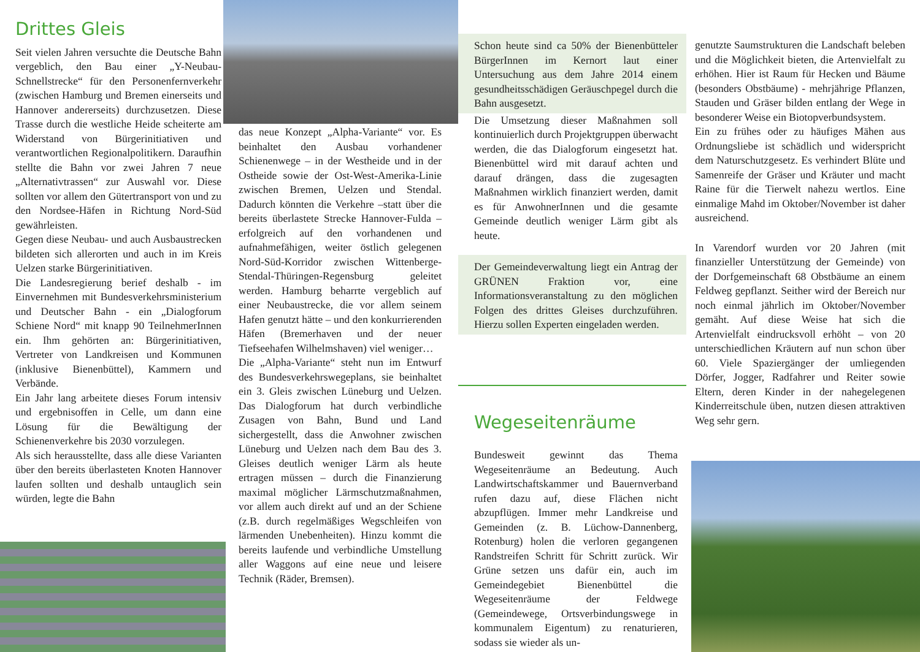Drittes Gleis
Seit vielen Jahren versuchte die Deutsche Bahn vergeblich, den Bau einer „Y-Neubau-Schnellstrecke“ für den Personenfernverkehr (zwischen Hamburg und Bremen einerseits und Hannover andererseits) durchzusetzen. Diese Trasse durch die westliche Heide scheiterte am Widerstand von Bürgerinitiativen und verantwortlichen Regionalpolitikern. Daraufhin stellte die Bahn vor zwei Jahren 7 neue „Alternativtrassen“ zur Auswahl vor. Diese sollten vor allem den Gütertransport von und zu den Nordsee-Häfen in Richtung Nord-Süd gewährleisten.
Gegen diese Neubau- und auch Ausbaustrecken bildeten sich allerorten und auch in im Kreis Uelzen starke Bürgerinitiativen.
Die Landesregierung berief deshalb - im Einvernehmen mit Bundesverkehrsministerium und Deutscher Bahn - ein „Dialogforum Schiene Nord“ mit knapp 90 TeilnehmerInnen ein. Ihm gehörten an: Bürgerinitiativen, Vertreter von Landkreisen und Kommunen (inklusive Bienenbüttel), Kammern und Verbände.
Ein Jahr lang arbeitete dieses Forum intensiv und ergebnisoffen in Celle, um dann eine Lösung für die Bewältigung der Schienenverkehre bis 2030 vorzulegen.
Als sich herausstellte, dass alle diese Varianten über den bereits überlasteten Knoten Hannover laufen sollten und deshalb untauglich sein würden, legte die Bahn
das neue Konzept „Alpha-Variante“ vor. Es beinhaltet den Ausbau vorhandener Schienenwege – in der Westheide und in der Ostheide sowie der Ost-West-Amerika-Linie zwischen Bremen, Uelzen und Stendal. Dadurch könnten die Verkehre –statt über die bereits überlastete Strecke Hannover-Fulda – erfolgreich auf den vorhandenen und aufnahmefähigen, weiter östlich gelegenen Nord-Süd-Korridor zwischen Wittenberge-Stendal-Thüringen-Regensburg geleitet werden. Hamburg beharrte vergeblich auf einer Neubaustrecke, die vor allem seinem Hafen genutzt hätte – und den konkurrierenden Häfen (Bremerhaven und der neuer Tiefseehafen Wilhelmshaven) viel weniger…
Die „Alpha-Variante“ steht nun im Entwurf des Bundesverkehrswegeplans, sie beinhaltet ein 3. Gleis zwischen Lüneburg und Uelzen. Das Dialogforum hat durch verbindliche Zusagen von Bahn, Bund und Land sichergestellt, dass die Anwohner zwischen Lüneburg und Uelzen nach dem Bau des 3. Gleises deutlich weniger Lärm als heute ertragen müssen – durch die Finanzierung maximal möglicher Lärmschutzmaßnahmen, vor allem auch direkt auf und an der Schiene (z.B. durch regelmäßiges Wegschleifen von lärmenden Unebenheiten). Hinzu kommt die bereits laufende und verbindliche Umstellung aller Waggons auf eine neue und leisere Technik (Räder, Bremsen).
Schon heute sind ca 50% der Bienenbütteler BürgerInnen im Kernort laut einer Untersuchung aus dem Jahre 2014 einem gesundheitsschädigen Geräuschpegel durch die Bahn ausgesetzt.
Die Umsetzung dieser Maßnahmen soll kontinuierlich durch Projektgruppen überwacht werden, die das Dialogforum eingesetzt hat. Bienenbüttel wird mit darauf achten und darauf drängen, dass die zugesagten Maßnahmen wirklich finanziert werden, damit es für AnwohnerInnen und die gesamte Gemeinde deutlich weniger Lärm gibt als heute.
Der Gemeindeverwaltung liegt ein Antrag der GRÜNEN Fraktion vor, eine Informationsveranstaltung zu den möglichen Folgen des drittes Gleises durchzuführen. Hierzu sollen Experten eingeladen werden.
Wegeseitenräume
Bundesweit gewinnt das Thema Wegeseitenräume an Bedeutung. Auch Landwirtschaftskammer und Bauernverband rufen dazu auf, diese Flächen nicht abzupflügen. Immer mehr Landkreise und Gemeinden (z. B. Lüchow-Dannenberg, Rotenburg) holen die verloren gegangenen Randstreifen Schritt für Schritt zurück. Wir Grüne setzen uns dafür ein, auch im Gemeindegebiet Bienenbüttel die Wegeseitenräume der Feldwege (Gemeindewege, Ortsverbindungswege in kommunalem Eigentum) zu renaturieren, sodass sie wieder als un-
genutzte Saumstrukturen die Landschaft beleben und die Möglichkeit bieten, die Artenvielfalt zu erhöhen. Hier ist Raum für Hecken und Bäume (besonders Obstbäume) - mehrjährige Pflanzen, Stauden und Gräser bilden entlang der Wege in besonderer Weise ein Biotopverbundsystem.
Ein zu frühes oder zu häufiges Mähen aus Ordnungsliebe ist schädlich und widerspricht dem Naturschutzgesetz. Es verhindert Blüte und Samenreife der Gräser und Kräuter und macht Raine für die Tierwelt nahezu wertlos. Eine einmalige Mahd im Oktober/November ist daher ausreichend.
In Varendorf wurden vor 20 Jahren (mit finanzieller Unterstützung der Gemeinde) von der Dorfgemeinschaft 68 Obstbäume an einem Feldweg gepflanzt. Seither wird der Bereich nur noch einmal jährlich im Oktober/November gemäht. Auf diese Weise hat sich die Artenvielfalt eindrucksvoll erhöht – von 20 unterschiedlichen Kräutern auf nun schon über 60. Viele Spaziergänger der umliegenden Dörfer, Jogger, Radfahrer und Reiter sowie Eltern, deren Kinder in der nahegelegenen Kinderreitschule üben, nutzen diesen attraktiven Weg sehr gern.